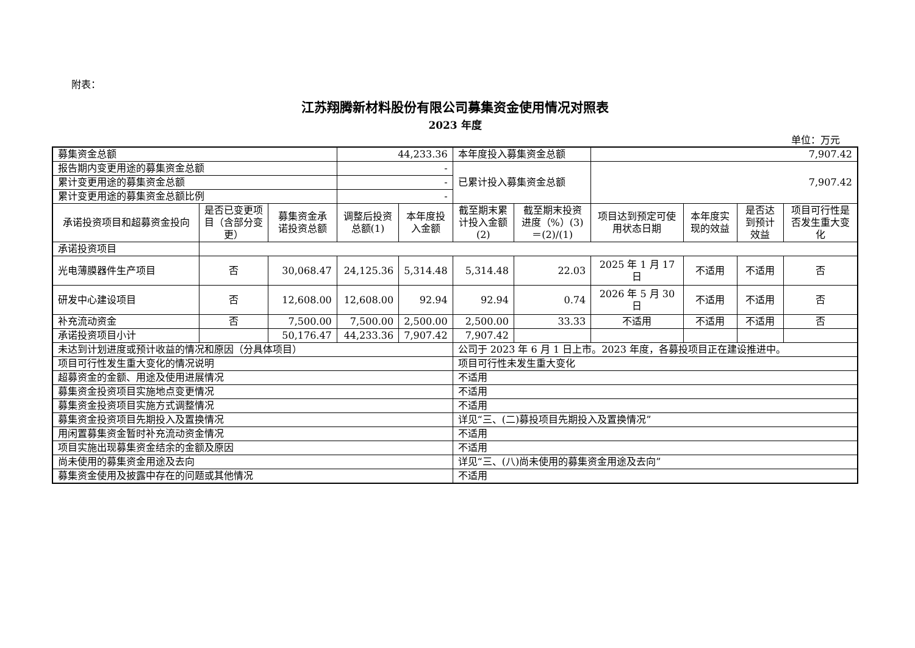附表：
江苏翔腾新材料股份有限公司募集资金使用情况对照表
2023 年度
单位：万元
| 募集资金总额 | | | 44,233.36 | | 本年度投入募集资金总额 | | 7,907.42 | | | |
| 报告期内变更用途的募集资金总额 | | | - | | 已累计投入募集资金总额 | | 7,907.42 | | | |
| 累计变更用途的募集资金总额 | | | - | | | | | | | |
| 累计变更用途的募集资金总额比例 | | | - | | | | | | | |
| 承诺投资项目和超募资金投向 | 是否已变更项目（含部分变更） | 募集资金承诺投资总额 | 调整后投资总额(1) | 本年度投入金额 | 截至期末累计投入金额(2) | 截至期末投资进度（%）(3)＝(2)/(1) | 项目达到预定可使用状态日期 | 本年度实现的效益 | 是否达到预计效益 | 项目可行性是否发生重大变化 |
| 承诺投资项目 | | | | | | | | | | |
| 光电薄膜器件生产项目 | 否 | 30,068.47 | 24,125.36 | 5,314.48 | 5,314.48 | 22.03 | 2025 年 1 月 17 日 | 不适用 | 不适用 | 否 |
| 研发中心建设项目 | 否 | 12,608.00 | 12,608.00 | 92.94 | 92.94 | 0.74 | 2026 年 5 月 30 日 | 不适用 | 不适用 | 否 |
| 补充流动资金 | 否 | 7,500.00 | 7,500.00 | 2,500.00 | 2,500.00 | 33.33 | 不适用 | 不适用 | 不适用 | 否 |
| 承诺投资项目小计 | | 50,176.47 | 44,233.36 | 7,907.42 | 7,907.42 | | | | | |
| 未达到计划进度或预计收益的情况和原因（分具体项目） | | | | | 公司于 2023 年 6 月 1 日上市。2023 年度，各募投项目正在建设推进中。 | | | | | |
| 项目可行性发生重大变化的情况说明 | | | | | 项目可行性未发生重大变化 | | | | | |
| 超募资金的金额、用途及使用进展情况 | | | | | 不适用 | | | | | |
| 募集资金投资项目实施地点变更情况 | | | | | 不适用 | | | | | |
| 募集资金投资项目实施方式调整情况 | | | | | 不适用 | | | | | |
| 募集资金投资项目先期投入及置换情况 | | | | | 详见“三、(二)募投项目先期投入及置换情况” | | | | | |
| 用闲置募集资金暂时补充流动资金情况 | | | | | 不适用 | | | | | |
| 项目实施出现募集资金结余的金额及原因 | | | | | 不适用 | | | | | |
| 尚未使用的募集资金用途及去向 | | | | | 详见“三、(八)尚未使用的募集资金用途及去向” | | | | | |
| 募集资金使用及披露中存在的问题或其他情况 | | | | | 不适用 | | | | | |